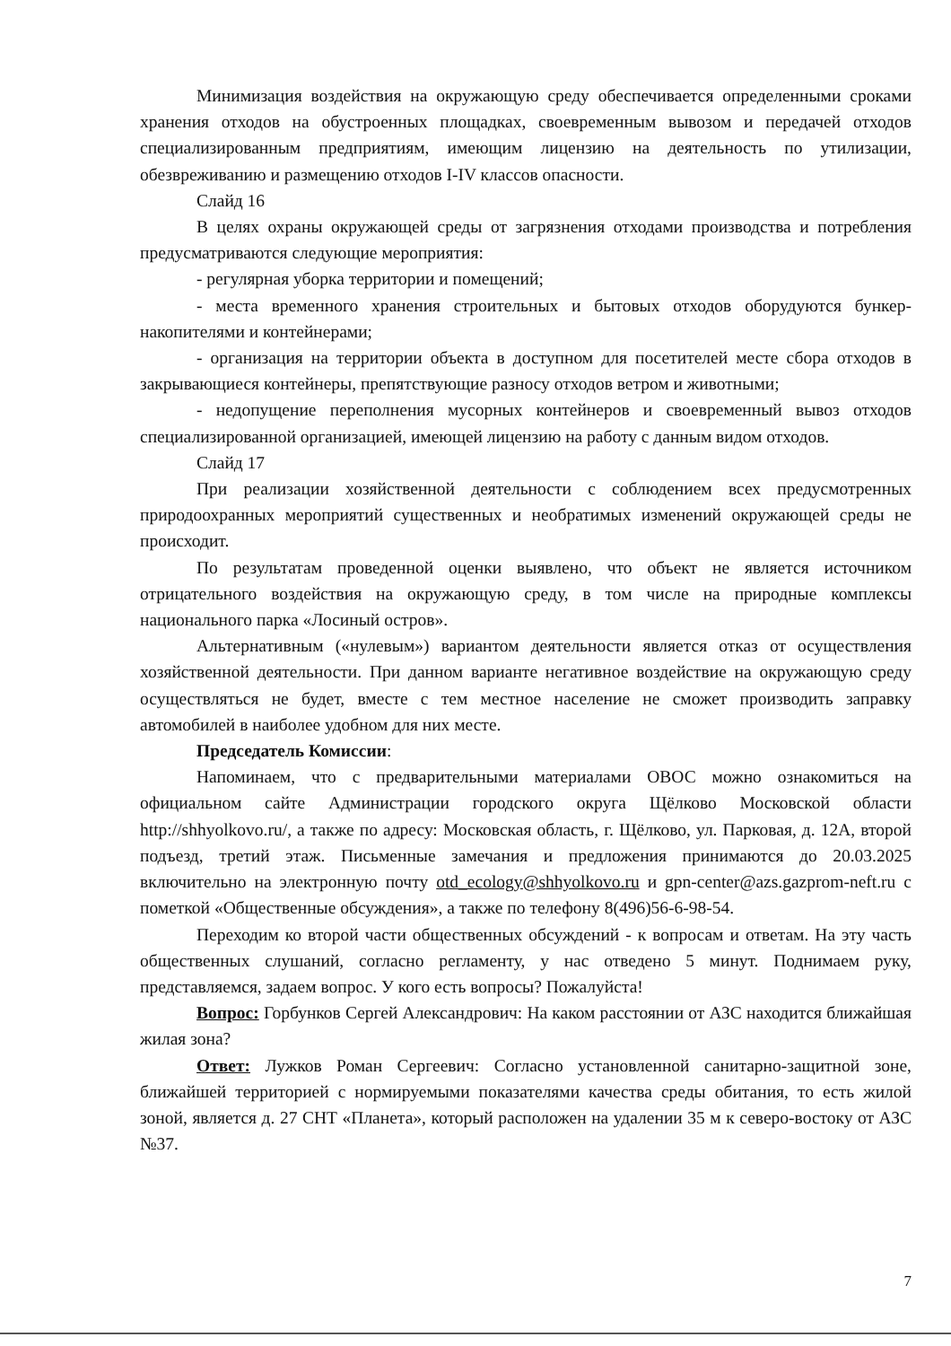Минимизация воздействия на окружающую среду обеспечивается определенными сроками хранения отходов на обустроенных площадках, своевременным вывозом и передачей отходов специализированным предприятиям, имеющим лицензию на деятельность по утилизации, обезвреживанию и размещению отходов I-IV классов опасности.
Слайд 16
В целях охраны окружающей среды от загрязнения отходами производства и потребления предусматриваются следующие мероприятия:
- регулярная уборка территории и помещений;
- места временного хранения строительных и бытовых отходов оборудуются бункер-накопителями и контейнерами;
- организация на территории объекта в доступном для посетителей месте сбора отходов в закрывающиеся контейнеры, препятствующие разносу отходов ветром и животными;
- недопущение переполнения мусорных контейнеров и своевременный вывоз отходов специализированной организацией, имеющей лицензию на работу с данным видом отходов.
Слайд 17
При реализации хозяйственной деятельности с соблюдением всех предусмотренных природоохранных мероприятий существенных и необратимых изменений окружающей среды не происходит.
По результатам проведенной оценки выявлено, что объект не является источником отрицательного воздействия на окружающую среду, в том числе на природные комплексы национального парка «Лосиный остров».
Альтернативным («нулевым») вариантом деятельности является отказ от осуществления хозяйственной деятельности. При данном варианте негативное воздействие на окружающую среду осуществляться не будет, вместе с тем местное население не сможет производить заправку автомобилей в наиболее удобном для них месте.
Председатель Комиссии:
Напоминаем, что с предварительными материалами ОВОС можно ознакомиться на официальном сайте Администрации городского округа Щёлково Московской области http://shhyolkovo.ru/, а также по адресу: Московская область, г. Щёлково, ул. Парковая, д. 12А, второй подъезд, третий этаж. Письменные замечания и предложения принимаются до 20.03.2025 включительно на электронную почту otd_ecology@shhyolkovo.ru и gpn-center@azs.gazprom-neft.ru с пометкой «Общественные обсуждения», а также по телефону 8(496)56-6-98-54.
Переходим ко второй части общественных обсуждений - к вопросам и ответам. На эту часть общественных слушаний, согласно регламенту, у нас отведено 5 минут. Поднимаем руку, представляемся, задаем вопрос. У кого есть вопросы? Пожалуйста!
Вопрос: Горбунков Сергей Александрович: На каком расстоянии от АЗС находится ближайшая жилая зона?
Ответ: Лужков Роман Сергеевич: Согласно установленной санитарно-защитной зоне, ближайшей территорией с нормируемыми показателями качества среды обитания, то есть жилой зоной, является д. 27 СНТ «Планета», который расположен на удалении 35 м к северо-востоку от АЗС №37.
7